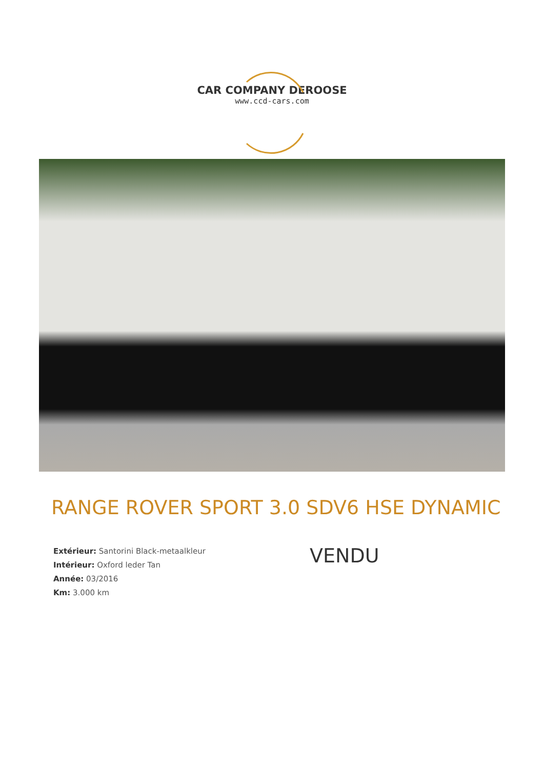CAR COMPANY DEROOSE
www.ccd-cars.com
RANGE ROVER SPORT 3.0 SDV6 HSE DYNAMIC
Extérieur: Santorini Black-metaalkleur
Intérieur: Oxford leder Tan
Année: 03/2016
Km: 3.000 km
VENDU